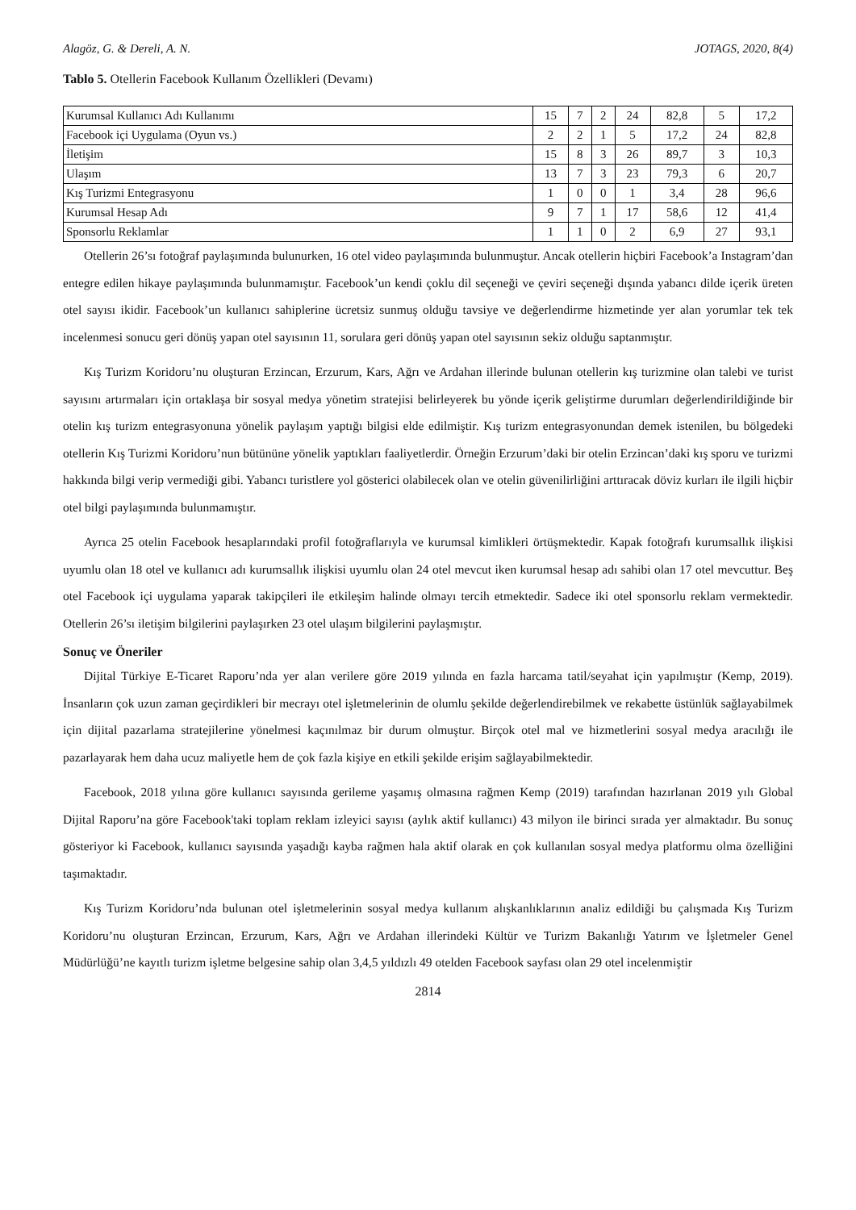Alagöz, G. & Dereli, A. N. JOTAGS, 2020, 8(4)
Tablo 5. Otellerin Facebook Kullanım Özellikleri (Devamı)
| Kurumsal Kullanıcı Adı Kullanımı | 15 | 7 | 2 | 24 | 82,8 | 5 | 17,2 |
| Facebook içi Uygulama (Oyun vs.) | 2 | 2 | 1 | 5 | 17,2 | 24 | 82,8 |
| İletişim | 15 | 8 | 3 | 26 | 89,7 | 3 | 10,3 |
| Ulaşım | 13 | 7 | 3 | 23 | 79,3 | 6 | 20,7 |
| Kış Turizmi Entegrasyonu | 1 | 0 | 0 | 1 | 3,4 | 28 | 96,6 |
| Kurumsal Hesap Adı | 9 | 7 | 1 | 17 | 58,6 | 12 | 41,4 |
| Sponsorlu Reklamlar | 1 | 1 | 0 | 2 | 6,9 | 27 | 93,1 |
Otellerin 26’sı fotoğraf paylaşımında bulunurken, 16 otel video paylaşımında bulunmuştur. Ancak otellerin hiçbiri Facebook’a Instagram’dan entegre edilen hikaye paylaşımında bulunmamıştır. Facebook’un kendi çoklu dil seçeneği ve çeviri seçeneği dışında yabancı dilde içerik üreten otel sayısı ikidir. Facebook’un kullanıcı sahiplerine ücretsiz sunmuş olduğu tavsiye ve değerlendirme hizmetinde yer alan yorumlar tek tek incelenmesi sonucu geri dönüş yapan otel sayısının 11, sorulara geri dönüş yapan otel sayısının sekiz olduğu saptanmıştır.
Kış Turizm Koridoru’nu oluşturan Erzincan, Erzurum, Kars, Ağrı ve Ardahan illerinde bulunan otellerin kış turizmine olan talebi ve turist sayısını artırmaları için ortaklaşa bir sosyal medya yönetim stratejisi belirleyerek bu yönde içerik geliştirme durumları değerlendirildiğinde bir otelin kış turizm entegrasyonuna yönelik paylaşım yaptığı bilgisi elde edilmiştir. Kış turizm entegrasyonundan demek istenilen, bu bölgedeki otellerin Kış Turizmi Koridoru’nun bütününe yönelik yaptıkları faaliyetlerdir. Örneğin Erzurum’daki bir otelin Erzincan’daki kış sporu ve turizmi hakkında bilgi verip vermediği gibi. Yabancı turistlere yol gösterici olabilecek olan ve otelin güvenilirliğini arttıracak döviz kurları ile ilgili hiçbir otel bilgi paylaşımında bulunmamıştır.
Ayrıca 25 otelin Facebook hesaplarındaki profil fotoğraflarıyla ve kurumsal kimlikleri örtüşmektedir. Kapak fotoğrafı kurumsallık ilişkisi uyumlu olan 18 otel ve kullanıcı adı kurumsallık ilişkisi uyumlu olan 24 otel mevcut iken kurumsal hesap adı sahibi olan 17 otel mevcuttur. Beş otel Facebook içi uygulama yaparak takipçileri ile etkileşim halinde olmayı tercih etmektedir. Sadece iki otel sponsorlu reklam vermektedir. Otellerin 26’sı iletişim bilgilerini paylaşırken 23 otel ulaşım bilgilerini paylaşmıştır.
Sonuç ve Öneriler
Dijital Türkiye E-Ticaret Raporu’nda yer alan verilere göre 2019 yılında en fazla harcama tatil/seyahat için yapılmıştır (Kemp, 2019). İnsanların çok uzun zaman geçirdikleri bir mecrayı otel işletmelerinin de olumlu şekilde değerlendirebilmek ve rekabette üstünlük sağlayabilmek için dijital pazarlama stratejilerine yönelmesi kaçınılmaz bir durum olmuştur. Birçok otel mal ve hizmetlerini sosyal medya aracılığı ile pazarlayarak hem daha ucuz maliyetle hem de çok fazla kişiye en etkili şekilde erişim sağlayabilmektedir.
Facebook, 2018 yılına göre kullanıcı sayısında gerileme yaşamış olmasına rağmen Kemp (2019) tarafından hazırlanan 2019 yılı Global Dijital Raporu’na göre Facebook'taki toplam reklam izleyici sayısı (aylık aktif kullanıcı) 43 milyon ile birinci sırada yer almaktadır. Bu sonuç gösteriyor ki Facebook, kullanıcı sayısında yaşadığı kayba rağmen hala aktif olarak en çok kullanılan sosyal medya platformu olma özelliğini taşımaktadır.
Kış Turizm Koridoru’nda bulunan otel işletmelerinin sosyal medya kullanım alışkanlıklarının analiz edildiği bu çalışmada Kış Turizm Koridoru’nu oluşturan Erzincan, Erzurum, Kars, Ağrı ve Ardahan illerindeki Kültür ve Turizm Bakanlığı Yatırım ve İşletmeler Genel Müdürlüğü’ne kayıtlı turizm işletme belgesine sahip olan 3,4,5 yıldızlı 49 otelden Facebook sayfası olan 29 otel incelenmiştir
2814